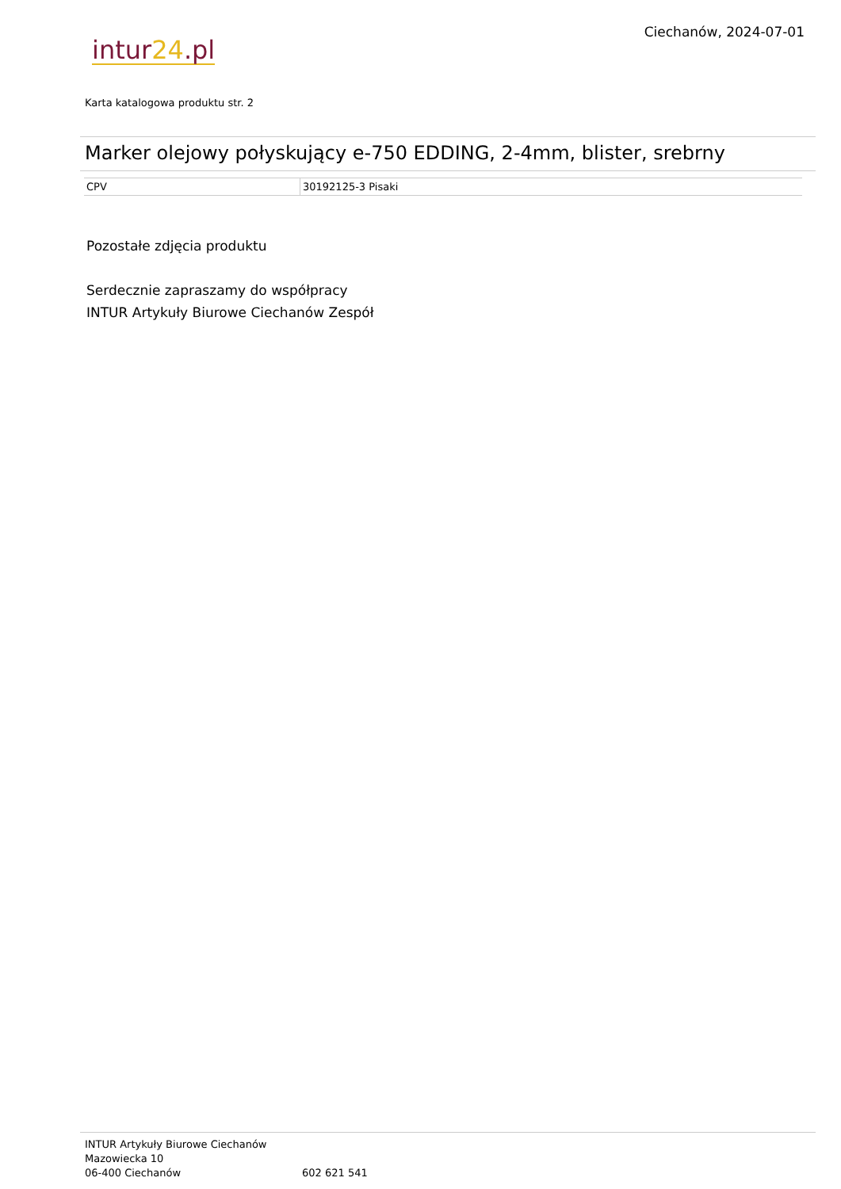Ciechanów, 2024-07-01
intur24.pl
Karta katalogowa produktu str. 2
Marker olejowy połyskujący e-750 EDDING, 2-4mm, blister, srebrny
| CPV | 30192125-3 Pisaki |
Pozostałe zdjęcia produktu
Serdecznie zapraszamy do współpracy
INTUR Artykuły Biurowe Ciechanów Zespół
INTUR Artykuły Biurowe Ciechanów
Mazowiecka 10
06-400 Ciechanów
602 621 541